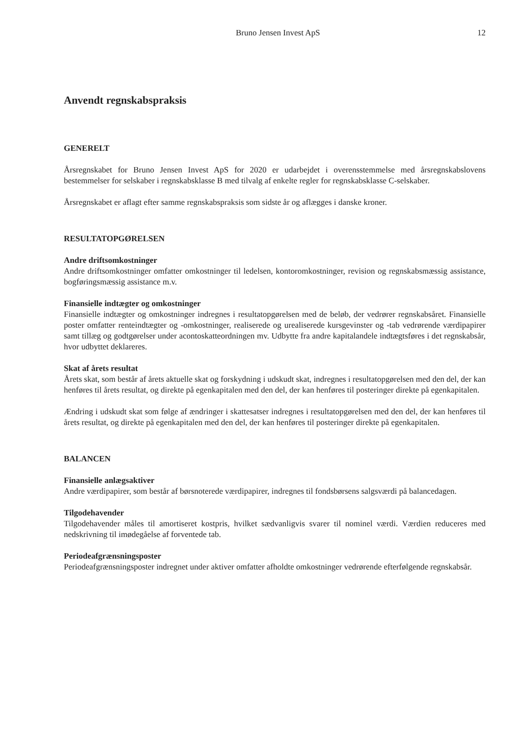Bruno Jensen Invest ApS 12
Anvendt regnskabspraksis
GENERELT
Årsregnskabet for Bruno Jensen Invest ApS for 2020 er udarbejdet i overensstemmelse med årsregnskabslovens bestemmelser for selskaber i regnskabsklasse B med tilvalg af enkelte regler for regnskabsklasse C-selskaber.
Årsregnskabet er aflagt efter samme regnskabspraksis som sidste år og aflægges i danske kroner.
RESULTATOPGØRELSEN
Andre driftsomkostninger
Andre driftsomkostninger omfatter omkostninger til ledelsen, kontoromkostninger, revision og regnskabsmæssig assistance, bogføringsmæssig assistance m.v.
Finansielle indtægter og omkostninger
Finansielle indtægter og omkostninger indregnes i resultatopgørelsen med de beløb, der vedrører regnskabsåret. Finansielle poster omfatter renteindtægter og -omkostninger, realiserede og urealiserede kursgevinster og -tab vedrørende værdipapirer samt tillæg og godtgørelser under acontoskatteordningen mv. Udbytte fra andre kapitalandele indtægtsføres i det regnskabsår, hvor udbyttet deklareres.
Skat af årets resultat
Årets skat, som består af årets aktuelle skat og forskydning i udskudt skat, indregnes i resultatopgørelsen med den del, der kan henføres til årets resultat, og direkte på egenkapitalen med den del, der kan henføres til posteringer direkte på egenkapitalen.
Ændring i udskudt skat som følge af ændringer i skattesatser indregnes i resultatopgørelsen med den del, der kan henføres til årets resultat, og direkte på egenkapitalen med den del, der kan henføres til posteringer direkte på egenkapitalen.
BALANCEN
Finansielle anlægsaktiver
Andre værdipapirer, som består af børsnoterede værdipapirer, indregnes til fondsbørsens salgsværdi på balancedagen.
Tilgodehavender
Tilgodehavender måles til amortiseret kostpris, hvilket sædvanligvis svarer til nominel værdi. Værdien reduceres med nedskrivning til imødegåelse af forventede tab.
Periodeafgrænsningsposter
Periodeafgrænsningsposter indregnet under aktiver omfatter afholdte omkostninger vedrørende efterfølgende regnskabsår.